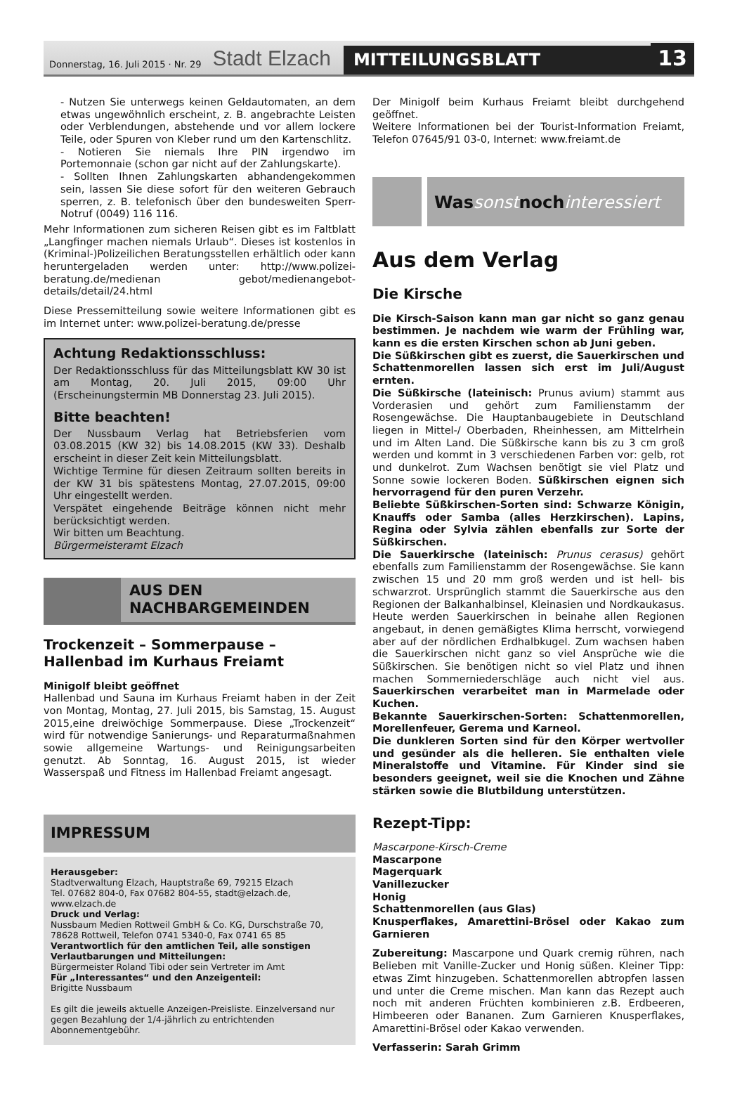Donnerstag, 16. Juli 2015 · Nr. 29 Stadt Elzach MITTEILUNGSBLATT 13
- Nutzen Sie unterwegs keinen Geldautomaten, an dem etwas ungewöhnlich erscheint, z. B. angebrachte Leisten oder Verblendungen, abstehende und vor allem lockere Teile, oder Spuren von Kleber rund um den Kartenschlitz.
- Notieren Sie niemals Ihre PIN irgendwo im Portemonnaie (schon gar nicht auf der Zahlungskarte).
- Sollten Ihnen Zahlungskarten abhandengekommen sein, lassen Sie diese sofort für den weiteren Gebrauch sperren, z. B. telefonisch über den bundesweiten Sperr-Notruf (0049) 116 116.
Mehr Informationen zum sicheren Reisen gibt es im Faltblatt „Langfinger machen niemals Urlaub“. Dieses ist kostenlos in (Kriminal-)Polizeilichen Beratungsstellen erhältlich oder kann heruntergeladen werden unter: http://www.polizei-beratung.de/medienan gebot/medienangebot-details/detail/24.html
Diese Pressemitteilung sowie weitere Informationen gibt es im Internet unter: www.polizei-beratung.de/presse
Achtung Redaktionsschluss:
Der Redaktionsschluss für das Mitteilungsblatt KW 30 ist am Montag, 20. Juli 2015, 09:00 Uhr (Erscheinungstermin MB Donnerstag 23. Juli 2015).
Bitte beachten!
Der Nussbaum Verlag hat Betriebsferien vom 03.08.2015 (KW 32) bis 14.08.2015 (KW 33). Deshalb erscheint in dieser Zeit kein Mitteilungsblatt.
Wichtige Termine für diesen Zeitraum sollten bereits in der KW 31 bis spätestens Montag, 27.07.2015, 09:00 Uhr eingestellt werden.
Verspätet eingehende Beiträge können nicht mehr berücksichtigt werden.
Wir bitten um Beachtung.
Bürgermeisteramt Elzach
AUS DEN
NACHBARGEMEINDEN
Trockenzeit – Sommerpause –
Hallenbad im Kurhaus Freiamt
Minigolf bleibt geöffnet
Hallenbad und Sauna im Kurhaus Freiamt haben in der Zeit von Montag, Montag, 27. Juli 2015, bis Samstag, 15. August 2015,eine dreiwöchige Sommerpause. Diese „Trockenzeit“ wird für notwendige Sanierungs- und Reparaturmaßnahmen sowie allgemeine Wartungs- und Reinigungsarbeiten genutzt. Ab Sonntag, 16. August 2015, ist wieder Wasserspaß und Fitness im Hallenbad Freiamt angesagt.
IMPRESSUM
Herausgeber:
Stadtverwaltung Elzach, Hauptstraße 69, 79215 Elzach
Tel. 07682 804-0, Fax 07682 804-55, stadt@elzach.de, www.elzach.de
Druck und Verlag:
Nussbaum Medien Rottweil GmbH & Co. KG, Durschstraße 70, 78628 Rottweil, Telefon 0741 5340-0, Fax 0741 65 85
Verantwortlich für den amtlichen Teil, alle sonstigen Verlautbarungen und Mitteilungen:
Bürgermeister Roland Tibi oder sein Vertreter im Amt
Für „Interessantes“ und den Anzeigenteil:
Brigitte Nussbaum
Es gilt die jeweils aktuelle Anzeigen-Preisliste. Einzelversand nur gegen Bezahlung der 1/4-jährlich zu entrichtenden Abonnementgebühr.
Der Minigolf beim Kurhaus Freiamt bleibt durchgehend geöffnet.
Weitere Informationen bei der Tourist-Information Freiamt, Telefon 07645/91 03-0, Internet: www.freiamt.de
Was sonst noch interessiert
Aus dem Verlag
Die Kirsche
Die Kirsch-Saison kann man gar nicht so ganz genau bestimmen. Je nachdem wie warm der Frühling war, kann es die ersten Kirschen schon ab Juni geben.
Die Süßkirschen gibt es zuerst, die Sauerkirschen und Schattenmorellen lassen sich erst im Juli/August ernten.
Die Süßkirsche (lateinisch: Prunus avium) stammt aus Vorderasien und gehört zum Familienstamm der Rosengewächse. Die Hauptanbaugebiete in Deutschland liegen in Mittel-/ Oberbaden, Rheinhessen, am Mittelrhein und im Alten Land. Die Süßkirsche kann bis zu 3 cm groß werden und kommt in 3 verschiedenen Farben vor: gelb, rot und dunkelrot. Zum Wachsen benötigt sie viel Platz und Sonne sowie lockeren Boden. Süßkirschen eignen sich hervorragend für den puren Verzehr.
Beliebte Süßkirschen-Sorten sind: Schwarze Königin, Knauffs oder Samba (alles Herzkirschen). Lapins, Regina oder Sylvia zählen ebenfalls zur Sorte der Süßkirschen.
Die Sauerkirsche (lateinisch: Prunus cerasus) gehört ebenfalls zum Familienstamm der Rosengewächse. Sie kann zwischen 15 und 20 mm groß werden und ist hell- bis schwarzrot. Ursprünglich stammt die Sauerkirsche aus den Regionen der Balkanhalbinsel, Kleinasien und Nordkaukasus. Heute werden Sauerkirschen in beinahe allen Regionen angebaut, in denen gemäßigtes Klima herrscht, vorwiegend aber auf der nördlichen Erdhalbkugel. Zum wachsen haben die Sauerkirschen nicht ganz so viel Ansprüche wie die Süßkirschen. Sie benötigen nicht so viel Platz und ihnen machen Sommerniederschläge auch nicht viel aus. Sauerkirschen verarbeitet man in Marmelade oder Kuchen.
Bekannte Sauerkirschen-Sorten: Schattenmorellen, Morellenfeuer, Gerema und Karneol.
Die dunkleren Sorten sind für den Körper wertvoller und gesünder als die helleren. Sie enthalten viele Mineralstoffe und Vitamine. Für Kinder sind sie besonders geeignet, weil sie die Knochen und Zähne stärken sowie die Blutbildung unterstützen.
Rezept-Tipp:
Mascarpone-Kirsch-Creme
Mascarpone
Magerquark
Vanillezucker
Honig
Schattenmorellen (aus Glas)
Knusperflakes, Amarettini-Brösel oder Kakao zum Garnieren
Zubereitung: Mascarpone und Quark cremig rühren, nach Belieben mit Vanille-Zucker und Honig süßen. Kleiner Tipp: etwas Zimt hinzugeben. Schattenmorellen abtropfen lassen und unter die Creme mischen. Man kann das Rezept auch noch mit anderen Früchten kombinieren z.B. Erdbeeren, Himbeeren oder Bananen. Zum Garnieren Knusperflakes, Amarettini-Brösel oder Kakao verwenden.
Verfasserin: Sarah Grimm